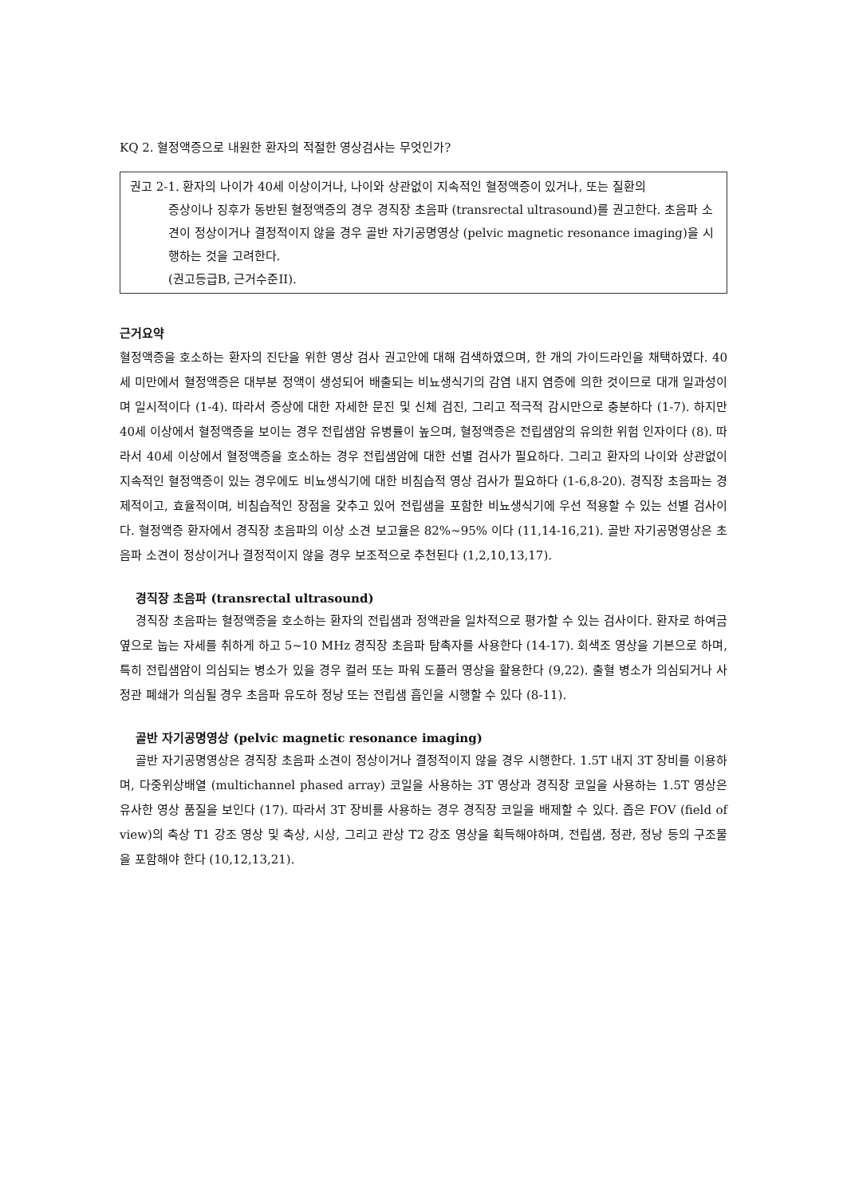KQ 2. 혈정액증으로 내원한 환자의 적절한 영상검사는 무엇인가?
권고 2-1. 환자의 나이가 40세 이상이거나, 나이와 상관없이 지속적인 혈정액증이 있거나, 또는 질환의
증상이나 징후가 동반된 혈정액증의 경우 경직장 초음파 (transrectal ultrasound)를 권고한다. 초음파 소견이 정상이거나 결정적이지 않을 경우 골반 자기공명영상 (pelvic magnetic resonance imaging)을 시행하는 것을 고려한다.
(권고등급B, 근거수준II).
근거요약
혈정액증을 호소하는 환자의 진단을 위한 영상 검사 권고안에 대해 검색하였으며, 한 개의 가이드라인을 채택하였다. 40세 미만에서 혈정액증은 대부분 정액이 생성되어 배출되는 비뇨생식기의 감염 내지 염증에 의한 것이므로 대개 일과성이며 일시적이다 (1-4). 따라서 증상에 대한 자세한 문진 및 신체 검진, 그리고 적극적 감시만으로 충분하다 (1-7). 하지만 40세 이상에서 혈정액증을 보이는 경우 전립샘암 유병률이 높으며, 혈정액증은 전립샘암의 유의한 위험 인자이다 (8). 따라서 40세 이상에서 혈정액증을 호소하는 경우 전립샘암에 대한 선별 검사가 필요하다. 그리고 환자의 나이와 상관없이 지속적인 혈정액증이 있는 경우에도 비뇨생식기에 대한 비침습적 영상 검사가 필요하다 (1-6,8-20). 경직장 초음파는 경제적이고, 효율적이며, 비침습적인 장점을 갖추고 있어 전립샘을 포함한 비뇨생식기에 우선 적용할 수 있는 선별 검사이다. 혈정액증 환자에서 경직장 초음파의 이상 소견 보고율은 82%~95% 이다 (11,14-16,21). 골반 자기공명영상은 초음파 소견이 정상이거나 결정적이지 않을 경우 보조적으로 추천된다 (1,2,10,13,17).
경직장 초음파 (transrectal ultrasound)
경직장 초음파는 혈정액증을 호소하는 환자의 전립샘과 정액관을 일차적으로 평가할 수 있는 검사이다. 환자로 하여금 옆으로 눕는 자세를 취하게 하고 5~10 MHz 경직장 초음파 탐촉자를 사용한다 (14-17). 회색조 영상을 기본으로 하며, 특히 전립샘암이 의심되는 병소가 있을 경우 컬러 또는 파워 도플러 영상을 활용한다 (9,22). 출혈 병소가 의심되거나 사정관 폐쇄가 의심될 경우 초음파 유도하 정낭 또는 전립샘 흡인을 시행할 수 있다 (8-11).
골반 자기공명영상 (pelvic magnetic resonance imaging)
골반 자기공명영상은 경직장 초음파 소견이 정상이거나 결정적이지 않을 경우 시행한다. 1.5T 내지 3T 장비를 이용하며, 다중위상배열 (multichannel phased array) 코일을 사용하는 3T 영상과 경직장 코일을 사용하는 1.5T 영상은 유사한 영상 품질을 보인다 (17). 따라서 3T 장비를 사용하는 경우 경직장 코일을 배제할 수 있다. 좁은 FOV (field of view)의 축상 T1 강조 영상 및 축상, 시상, 그리고 관상 T2 강조 영상을 획득해야하며, 전립샘, 정관, 정낭 등의 구조물을 포함해야 한다 (10,12,13,21).